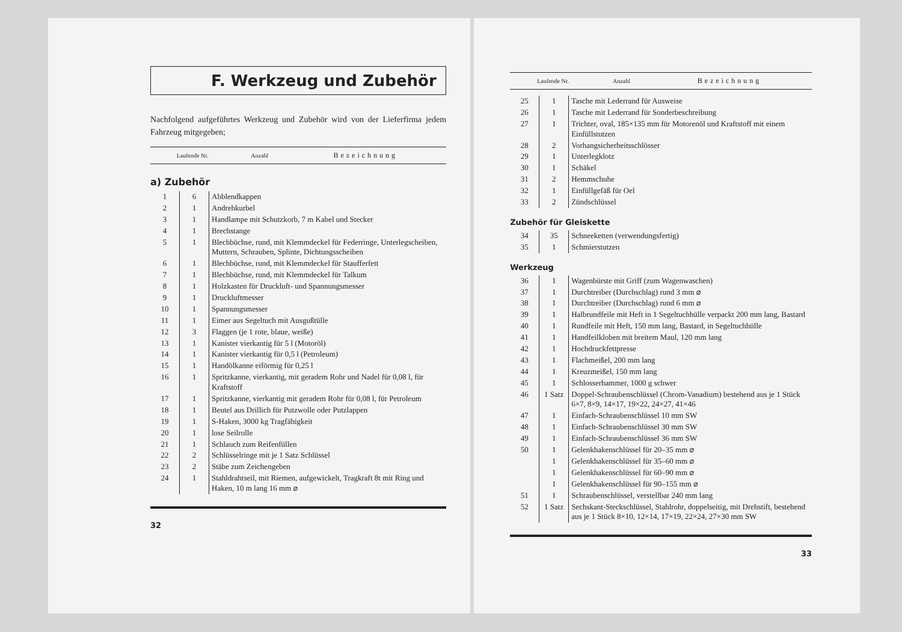F. Werkzeug und Zubehör
Nachfolgend aufgeführtes Werkzeug und Zubehör wird von der Lieferfirma jedem Fahrzeug mitgegeben;
| Laufende Nr. | Anzahl | Bezeichnung |
| --- | --- | --- |
a) Zubehör
| 1 | 6 | Abblendkappen |
| 2 | 1 | Andrehkurbel |
| 3 | 1 | Handlampe mit Schutzkorb, 7 m Kabel und Stecker |
| 4 | 1 | Brechstange |
| 5 | 1 | Blechbüchse, rund, mit Klemmdeckel für Federringe, Unterlegscheiben, Muttern, Schrauben, Splinte, Dichtungsscheiben |
| 6 | 1 | Blechbüchse, rund, mit Klemmdeckel für Staufferfett |
| 7 | 1 | Blechbüchse, rund, mit Klemmdeckel für Talkum |
| 8 | 1 | Holzkasten für Druckluft- und Spannungsmesser |
| 9 | 1 | Druckluftmesser |
| 10 | 1 | Spannungsmesser |
| 11 | 1 | Eimer aus Segeltuch mit Ausgußtülle |
| 12 | 3 | Flaggen (je 1 rote, blaue, weiße) |
| 13 | 1 | Kanister vierkantig für 5 l (Motoröl) |
| 14 | 1 | Kanister vierkantig für 0,5 l (Petroleum) |
| 15 | 1 | Handölkanne eiförmig für 0,25 l |
| 16 | 1 | Spritzkanne, vierkantig, mit geradem Rohr und Nadel für 0,08 l, für Kraftstoff |
| 17 | 1 | Spritzkanne, vierkantig mit geradem Rohr für 0,08 l, für Petroleum |
| 18 | 1 | Beutel aus Drillich für Putzwolle oder Putzlappen |
| 19 | 1 | S-Haken, 3000 kg Tragfähigkeit |
| 20 | 1 | lose Seilrolle |
| 21 | 1 | Schlauch zum Reifenfüllen |
| 22 | 2 | Schlüsselringe mit je 1 Satz Schlüssel |
| 23 | 2 | Stäbe zum Zeichengeben |
| 24 | 1 | Stahldrahtseil, mit Riemen, aufgewickelt, Tragkraft 8t mit Ring und Haken, 10 m lang 16 mm ⌀ |
32
| Laufende Nr. | Anzahl | Bezeichnung |
| --- | --- | --- |
| 25 | 1 | Tasche mit Lederrand für Ausweise |
| 26 | 1 | Tasche mit Lederrand für Sonderbeschreibung |
| 27 | 1 | Trichter, oval, 185×135 mm für Motorenöl und Kraftstoff mit einem Einfüllstutzen |
| 28 | 2 | Vorhangsicherheitsschlösser |
| 29 | 1 | Unterlegklotz |
| 30 | 1 | Schäkel |
| 31 | 2 | Hemmschuhe |
| 32 | 1 | Einfüllgefäß für Oel |
| 33 | 2 | Zündschlüssel |
Zubehör für Gleiskette
| 34 | 35 | Schneeketten (verwendungsfertig) |
| 35 | 1 | Schmierstutzen |
Werkzeug
| 36 | 1 | Wagenbürste mit Griff (zum Wagenwaschen) |
| 37 | 1 | Durchtreiber (Durchschlag) rund 3 mm ⌀ |
| 38 | 1 | Durchtreiber (Durchschlag) rund 6 mm ⌀ |
| 39 | 1 | Halbrundfeile mit Heft in 1 Segeltuchhülle verpackt 200 mm lang, Bastard |
| 40 | 1 | Rundfeile mit Heft, 150 mm lang, Bastard, in Segeltuchhülle |
| 41 | 1 | Handfeilkloben mit breitem Maul, 120 mm lang |
| 42 | 1 | Hochdruckfettpresse |
| 43 | 1 | Flachmeißel, 200 mm lang |
| 44 | 1 | Kreuzmeißel, 150 mm lang |
| 45 | 1 | Schlosserhammer, 1000 g schwer |
| 46 | 1 Satz | Doppel-Schraubenschlüssel (Chrom-Vanadium) bestehend aus je 1 Stück 6×7, 8×9, 14×17, 19×22, 24×27, 41×46 |
| 47 | 1 | Einfach-Schraubenschlüssel 10 mm SW |
| 48 | 1 | Einfach-Schraubenschlüssel 30 mm SW |
| 49 | 1 | Einfach-Schraubenschlüssel 36 mm SW |
| 50 | 1 | Gelenkhakenschlüssel für 20–35 mm ⌀ |
| | 1 | Gelenkhakenschlüssel für 35–60 mm ⌀ |
| | 1 | Gelenkhakenschlüssel für 60–90 mm ⌀ |
| | 1 | Gelenkhakenschlüssel für 90–155 mm ⌀ |
| 51 | 1 | Schraubenschlüssel, verstellbar 240 mm lang |
| 52 | 1 Satz | Sechskant-Steckschlüssel, Stahlrohr, doppelseitig, mit Drehstift, bestehend aus je 1 Stück 8×10, 12×14, 17×19, 22×24, 27×30 mm SW |
33